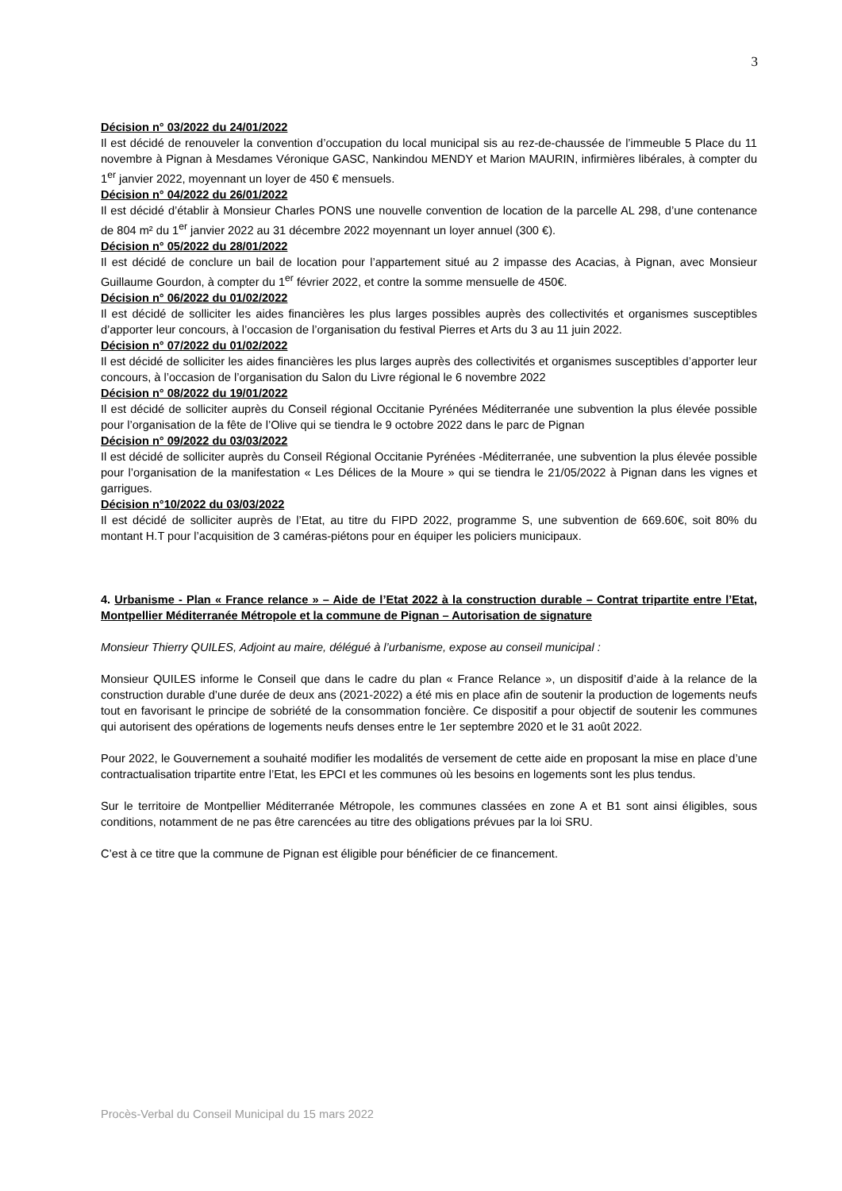3
Décision n° 03/2022 du 24/01/2022
Il est décidé de renouveler la convention d’occupation du local municipal sis au rez-de-chaussée de l’immeuble 5 Place du 11 novembre à Pignan à Mesdames Véronique GASC, Nankindou MENDY et Marion MAURIN, infirmières libérales, à compter du 1<sup>er</sup> janvier 2022, moyennant un loyer de 450 € mensuels.
Décision n° 04/2022 du 26/01/2022
Il est décidé d’établir à Monsieur Charles PONS une nouvelle convention de location de la parcelle AL 298, d’une contenance de 804 m² du 1<sup>er</sup> janvier 2022 au 31 décembre 2022 moyennant un loyer annuel (300 €).
Décision n° 05/2022 du 28/01/2022
Il est décidé de conclure un bail de location pour l’appartement situé au 2 impasse des Acacias, à Pignan, avec Monsieur Guillaume Gourdon, à compter du 1<sup>er</sup> février 2022, et contre la somme mensuelle de 450€.
Décision n° 06/2022 du 01/02/2022
Il est décidé de solliciter les aides financières les plus larges possibles auprès des collectivités et organismes susceptibles d’apporter leur concours, à l’occasion de l’organisation du festival Pierres et Arts du 3 au 11 juin 2022.
Décision n° 07/2022 du 01/02/2022
Il est décidé de solliciter les aides financières les plus larges auprès des collectivités et organismes susceptibles d’apporter leur concours, à l’occasion de l’organisation du Salon du Livre régional le 6 novembre 2022
Décision n° 08/2022 du 19/01/2022
Il est décidé de solliciter auprès du Conseil régional Occitanie Pyrénées Méditerranée une subvention la plus élevée possible pour l’organisation de la fête de l’Olive qui se tiendra le 9 octobre 2022 dans le parc de Pignan
Décision n° 09/2022 du 03/03/2022
Il est décidé de solliciter auprès du Conseil Régional Occitanie Pyrénées -Méditerranée, une subvention la plus élevée possible pour l’organisation de la manifestation « Les Délices de la Moure » qui se tiendra le 21/05/2022 à Pignan dans les vignes et garrigues.
Décision n°10/2022 du 03/03/2022
Il est décidé de solliciter auprès de l’Etat, au titre du FIPD 2022, programme S, une subvention de 669.60€, soit 80% du montant H.T pour l’acquisition de 3 caméras-piétons pour en équiper les policiers municipaux.
4. Urbanisme - Plan « France relance » – Aide de l’Etat 2022 à la construction durable – Contrat tripartite entre l’Etat, Montpellier Méditerranée Métropole et la commune de Pignan – Autorisation de signature
Monsieur Thierry QUILES, Adjoint au maire, délégué à l’urbanisme, expose au conseil municipal :
Monsieur QUILES informe le Conseil que dans le cadre du plan « France Relance », un dispositif d’aide à la relance de la construction durable d’une durée de deux ans (2021-2022) a été mis en place afin de soutenir la production de logements neufs tout en favorisant le principe de sobriété de la consommation foncière. Ce dispositif a pour objectif de soutenir les communes qui autorisent des opérations de logements neufs denses entre le 1er septembre 2020 et le 31 août 2022.
Pour 2022, le Gouvernement a souhaité modifier les modalités de versement de cette aide en proposant la mise en place d’une contractualisation tripartite entre l’Etat, les EPCI et les communes où les besoins en logements sont les plus tendus.
Sur le territoire de Montpellier Méditerranée Métropole, les communes classées en zone A et B1 sont ainsi éligibles, sous conditions, notamment de ne pas être carencées au titre des obligations prévues par la loi SRU.
C’est à ce titre que la commune de Pignan est éligible pour bénéficier de ce financement.
Procès-Verbal du Conseil Municipal du 15 mars 2022